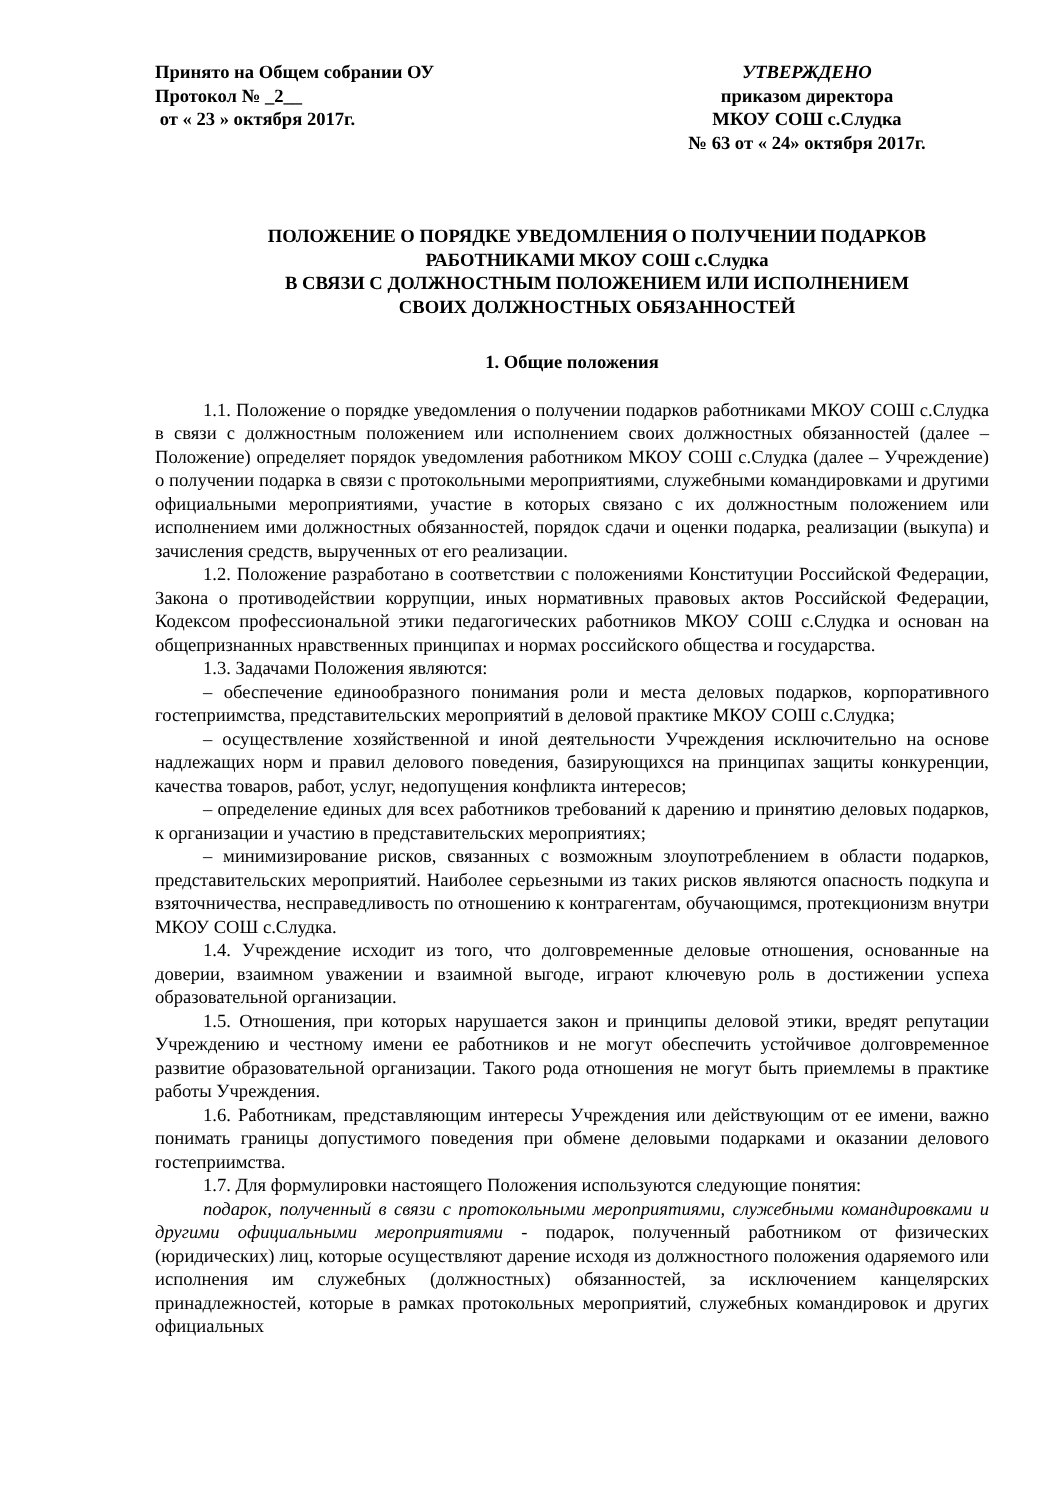Принято на Общем собрании ОУ
Протокол № _2__
от « 23 » октября 2017г.
УТВЕРЖДЕНО
приказом директора
МКОУ СОШ с.Слудка
№ 63 от « 24» октября 2017г.
ПОЛОЖЕНИЕ О ПОРЯДКЕ УВЕДОМЛЕНИЯ О ПОЛУЧЕНИИ ПОДАРКОВ
РАБОТНИКАМИ МКОУ СОШ с.Слудка
В СВЯЗИ С ДОЛЖНОСТНЫМ ПОЛОЖЕНИЕМ ИЛИ ИСПОЛНЕНИЕМ
СВОИХ ДОЛЖНОСТНЫХ ОБЯЗАННОСТЕЙ
1. Общие положения
1.1. Положение о порядке уведомления о получении подарков работниками МКОУ СОШ с.Слудка в связи с должностным положением или исполнением своих должностных обязанностей (далее – Положение) определяет порядок уведомления работником МКОУ СОШ с.Слудка (далее – Учреждение) о получении подарка в связи с протокольными мероприятиями, служебными командировками и другими официальными мероприятиями, участие в которых связано с их должностным положением или исполнением ими должностных обязанностей, порядок сдачи и оценки подарка, реализации (выкупа) и зачисления средств, вырученных от его реализации.
1.2. Положение разработано в соответствии с положениями Конституции Российской Федерации, Закона о противодействии коррупции, иных нормативных правовых актов Российской Федерации, Кодексом профессиональной этики педагогических работников МКОУ СОШ с.Слудка и основан на общепризнанных нравственных принципах и нормах российского общества и государства.
1.3. Задачами Положения являются:
– обеспечение единообразного понимания роли и места деловых подарков, корпоративного гостеприимства, представительских мероприятий в деловой практике МКОУ СОШ с.Слудка;
– осуществление хозяйственной и иной деятельности Учреждения исключительно на основе надлежащих норм и правил делового поведения, базирующихся на принципах защиты конкуренции, качества товаров, работ, услуг, недопущения конфликта интересов;
– определение единых для всех работников требований к дарению и принятию деловых подарков, к организации и участию в представительских мероприятиях;
– минимизирование рисков, связанных с возможным злоупотреблением в области подарков, представительских мероприятий. Наиболее серьезными из таких рисков являются опасность подкупа и взяточничества, несправедливость по отношению к контрагентам, обучающимся, протекционизм внутри МКОУ СОШ с.Слудка.
1.4. Учреждение исходит из того, что долговременные деловые отношения, основанные на доверии, взаимном уважении и взаимной выгоде, играют ключевую роль в достижении успеха образовательной организации.
1.5. Отношения, при которых нарушается закон и принципы деловой этики, вредят репутации Учреждению и честному имени ее работников и не могут обеспечить устойчивое долговременное развитие образовательной организации. Такого рода отношения не могут быть приемлемы в практике работы Учреждения.
1.6. Работникам, представляющим интересы Учреждения или действующим от ее имени, важно понимать границы допустимого поведения при обмене деловыми подарками и оказании делового гостеприимства.
1.7. Для формулировки настоящего Положения используются следующие понятия:
подарок, полученный в связи с протокольными мероприятиями, служебными командировками и другими официальными мероприятиями - подарок, полученный работником от физических (юридических) лиц, которые осуществляют дарение исходя из должностного положения одаряемого или исполнения им служебных (должностных) обязанностей, за исключением канцелярских принадлежностей, которые в рамках протокольных мероприятий, служебных командировок и других официальных